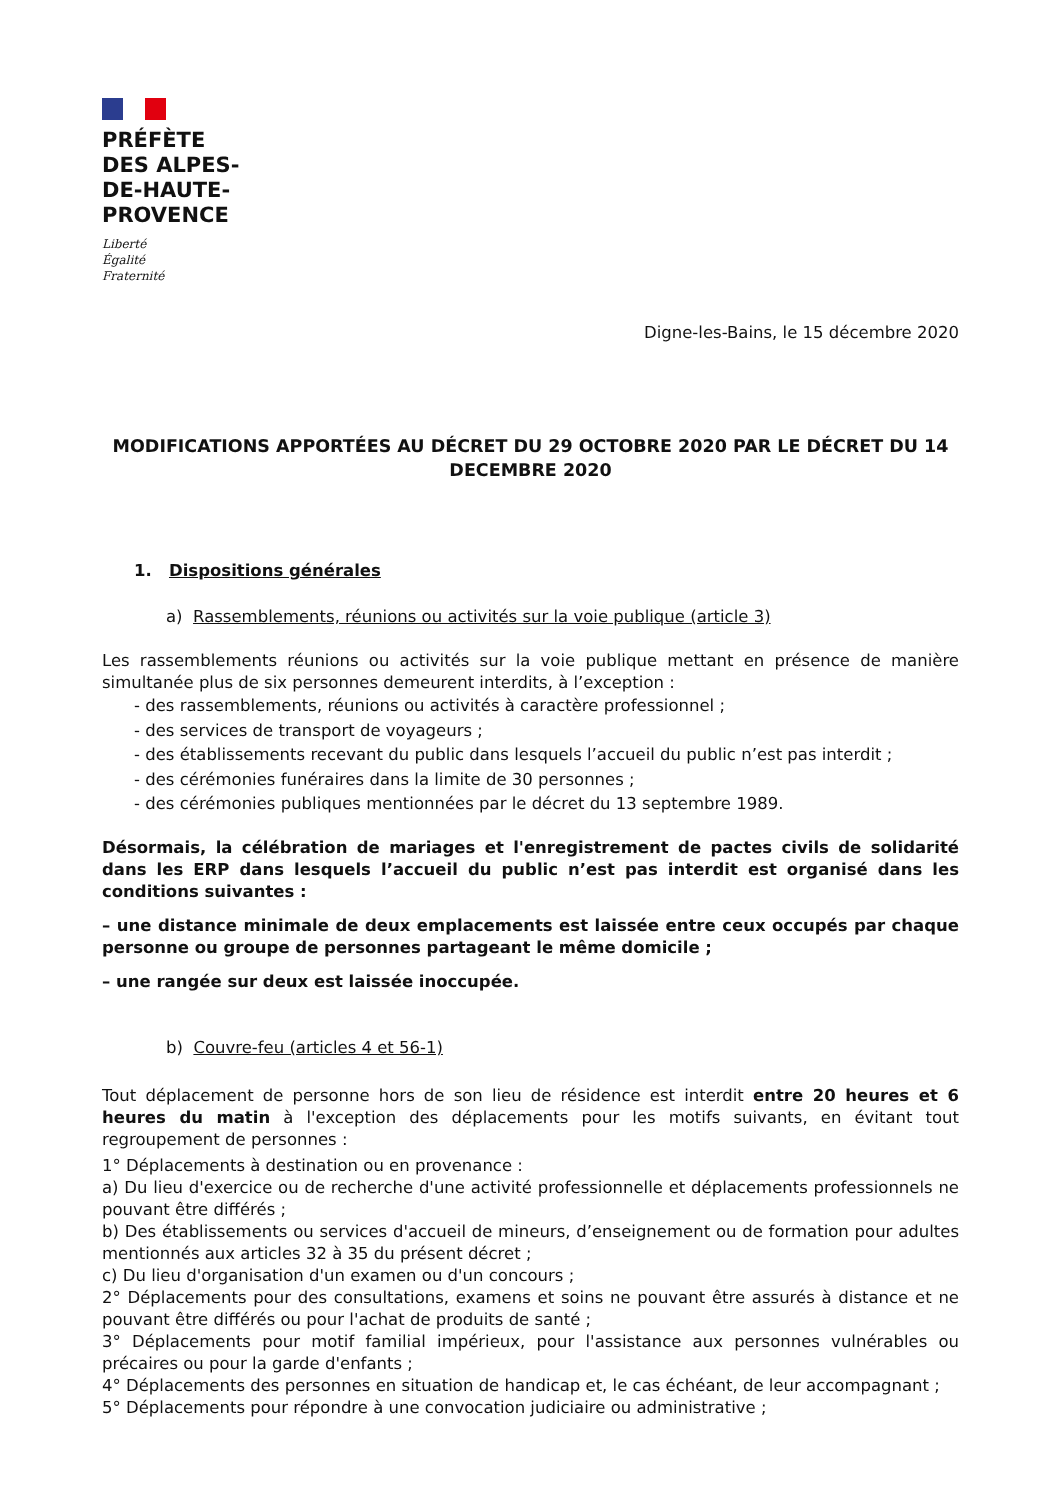PRÉFÈTE
DES ALPES-
DE-HAUTE-
PROVENCE
Liberté
Égalité
Fraternité
Digne-les-Bains, le 15 décembre 2020
MODIFICATIONS APPORTÉES AU DÉCRET DU 29 OCTOBRE 2020 PAR LE DÉCRET DU 14 DECEMBRE 2020
1. Dispositions générales
a) Rassemblements, réunions ou activités sur la voie publique (article 3)
Les rassemblements réunions ou activités sur la voie publique mettant en présence de manière simultanée plus de six personnes demeurent interdits, à l’exception :
- des rassemblements, réunions ou activités à caractère professionnel ;
- des services de transport de voyageurs ;
- des établissements recevant du public dans lesquels l’accueil du public n’est pas interdit ;
- des cérémonies funéraires dans la limite de 30 personnes ;
- des cérémonies publiques mentionnées par le décret du 13 septembre 1989.
Désormais, la célébration de mariages et l'enregistrement de pactes civils de solidarité dans les ERP dans lesquels l’accueil du public n’est pas interdit est organisé dans les conditions suivantes :
– une distance minimale de deux emplacements est laissée entre ceux occupés par chaque personne ou groupe de personnes partageant le même domicile ;
– une rangée sur deux est laissée inoccupée.
b) Couvre-feu (articles 4 et 56-1)
Tout déplacement de personne hors de son lieu de résidence est interdit entre 20 heures et 6 heures du matin à l'exception des déplacements pour les motifs suivants, en évitant tout regroupement de personnes :
1° Déplacements à destination ou en provenance :
a) Du lieu d'exercice ou de recherche d'une activité professionnelle et déplacements professionnels ne pouvant être différés ;
b) Des établissements ou services d'accueil de mineurs, d’enseignement ou de formation pour adultes mentionnés aux articles 32 à 35 du présent décret ;
c) Du lieu d'organisation d'un examen ou d'un concours ;
2° Déplacements pour des consultations, examens et soins ne pouvant être assurés à distance et ne pouvant être différés ou pour l'achat de produits de santé ;
3° Déplacements pour motif familial impérieux, pour l'assistance aux personnes vulnérables ou précaires ou pour la garde d'enfants ;
4° Déplacements des personnes en situation de handicap et, le cas échéant, de leur accompagnant ;
5° Déplacements pour répondre à une convocation judiciaire ou administrative ;